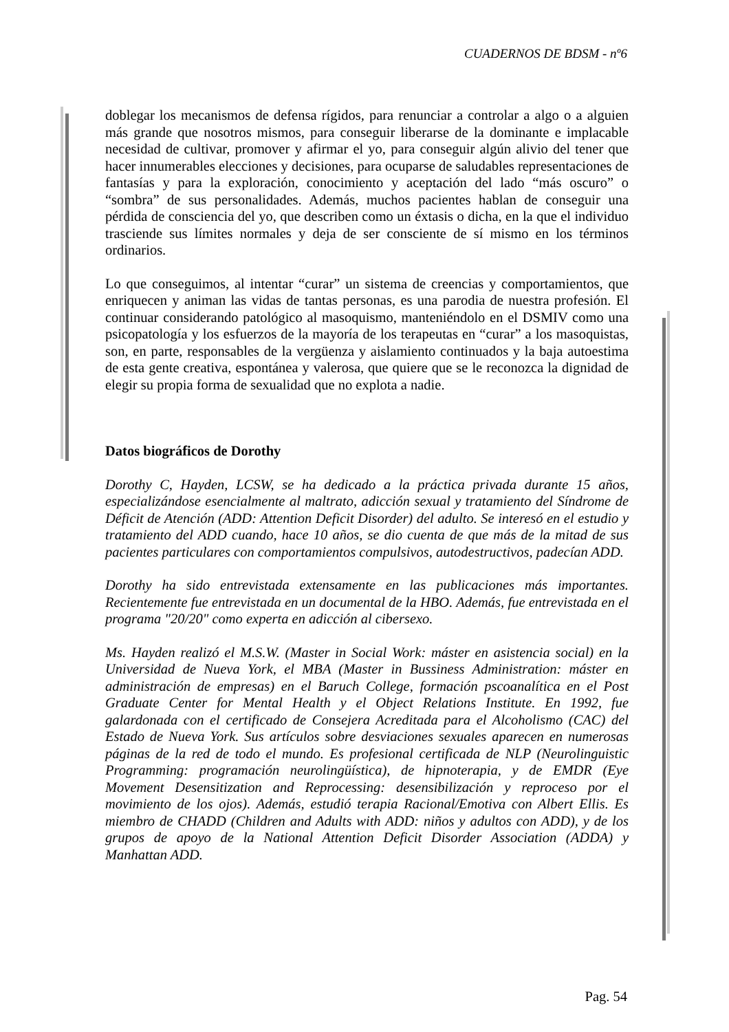CUADERNOS DE BDSM - nº6
doblegar los mecanismos de defensa rígidos, para renunciar a controlar a algo o a alguien más grande que nosotros mismos, para conseguir liberarse de la dominante e implacable necesidad de cultivar, promover y afirmar el yo, para conseguir algún alivio del tener que hacer innumerables elecciones y decisiones, para ocuparse de saludables representaciones de fantasías y para la exploración, conocimiento y aceptación del lado “más oscuro” o “sombra” de sus personalidades. Además, muchos pacientes hablan de conseguir una pérdida de consciencia del yo, que describen como un éxtasis o dicha, en la que el individuo trasciende sus límites normales y deja de ser consciente de sí mismo en los términos ordinarios.
Lo que conseguimos, al intentar “curar” un sistema de creencias y comportamientos, que enriquecen y animan las vidas de tantas personas, es una parodia de nuestra profesión. El continuar considerando patológico al masoquismo, manteniéndolo en el DSMIV como una psicopatología y los esfuerzos de la mayoría de los terapeutas en “curar” a los masoquistas, son, en parte, responsables de la vergüenza y aislamiento continuados y la baja autoestima de esta gente creativa, espontánea y valerosa, que quiere que se le reconozca la dignidad de elegir su propia forma de sexualidad que no explota a nadie.
Datos biográficos de Dorothy
Dorothy C, Hayden, LCSW, se ha dedicado a la práctica privada durante 15 años, especializándose esencialmente al maltrato, adicción sexual y tratamiento del Síndrome de Déficit de Atención (ADD: Attention Deficit Disorder) del adulto. Se interesó en el estudio y tratamiento del ADD cuando, hace 10 años, se dio cuenta de que más de la mitad de sus pacientes particulares con comportamientos compulsivos, autodestructivos, padecían ADD.
Dorothy ha sido entrevistada extensamente en las publicaciones más importantes. Recientemente fue entrevistada en un documental de la HBO. Además, fue entrevistada en el programa "20/20" como experta en adicción al cibersexo.
Ms. Hayden realizó el M.S.W. (Master in Social Work: máster en asistencia social) en la Universidad de Nueva York, el MBA (Master in Bussiness Administration: máster en administración de empresas) en el Baruch College, formación pscoanalítica en el Post Graduate Center for Mental Health y el Object Relations Institute. En 1992, fue galardonada con el certificado de Consejera Acreditada para el Alcoholismo (CAC) del Estado de Nueva York. Sus artículos sobre desviaciones sexuales aparecen en numerosas páginas de la red de todo el mundo. Es profesional certificada de NLP (Neurolinguistic Programming: programación neurolingüística), de hipnoterapia, y de EMDR (Eye Movement Desensitization and Reprocessing: desensibilización y reproceso por el movimiento de los ojos). Además, estudió terapia Racional/Emotiva con Albert Ellis. Es miembro de CHADD (Children and Adults with ADD: niños y adultos con ADD), y de los grupos de apoyo de la National Attention Deficit Disorder Association (ADDA) y Manhattan ADD.
Pag. 54